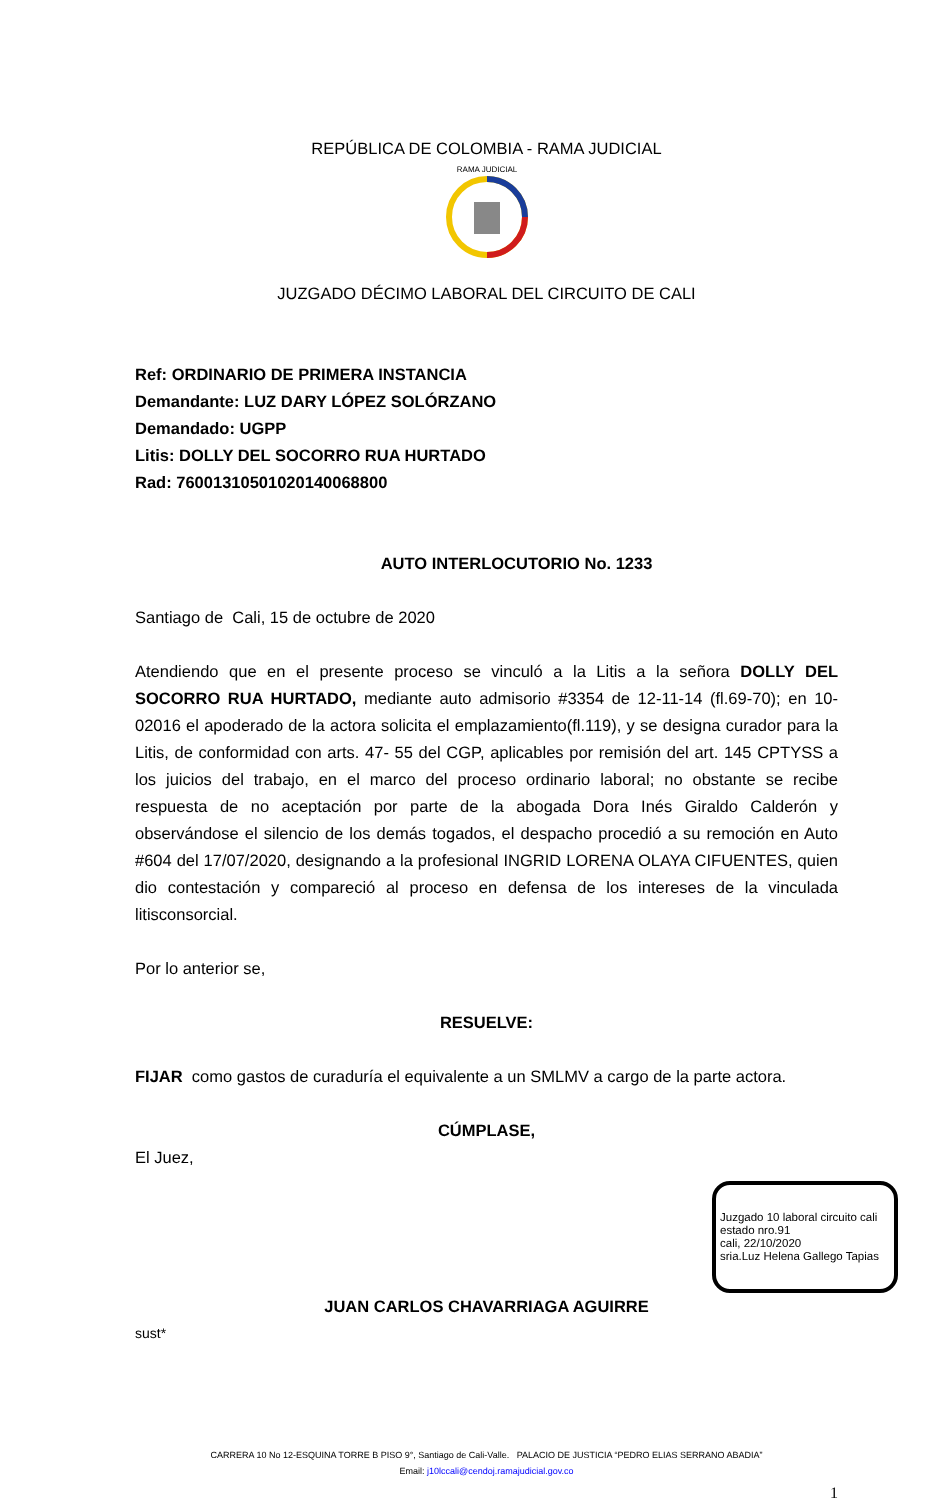REPÚBLICA DE COLOMBIA - RAMA JUDICIAL
RAMA JUDICIAL
JUZGADO DÉCIMO LABORAL DEL CIRCUITO DE CALI
Ref: ORDINARIO DE PRIMERA INSTANCIA
Demandante: LUZ DARY LÓPEZ SOLÓRZANO
Demandado: UGPP
Litis: DOLLY DEL SOCORRO RUA HURTADO
Rad: 76001310501020140068800
AUTO INTERLOCUTORIO No. 1233
Santiago de Cali, 15 de octubre de 2020
Atendiendo que en el presente proceso se vinculó a la Litis a la señora DOLLY DEL SOCORRO RUA HURTADO, mediante auto admisorio #3354 de 12-11-14 (fl.69-70); en 10-02016 el apoderado de la actora solicita el emplazamiento(fl.119), y se designa curador para la Litis, de conformidad con arts. 47- 55 del CGP, aplicables por remisión del art. 145 CPTYSS a los juicios del trabajo, en el marco del proceso ordinario laboral; no obstante se recibe respuesta de no aceptación por parte de la abogada Dora Inés Giraldo Calderón y observándose el silencio de los demás togados, el despacho procedió a su remoción en Auto #604 del 17/07/2020, designando a la profesional INGRID LORENA OLAYA CIFUENTES, quien dio contestación y compareció al proceso en defensa de los intereses de la vinculada litisconsorcial.
Por lo anterior se,
RESUELVE:
FIJAR como gastos de curaduría el equivalente a un SMLMV a cargo de la parte actora.
CÚMPLASE,
El Juez,
Juzgado 10 laboral circuito cali
estado nro.91
cali, 22/10/2020
sria.Luz Helena Gallego Tapias
JUAN CARLOS CHAVARRIAGA AGUIRRE
sust*
CARRERA 10 No 12-ESQUINA TORRE B PISO 9°, Santiago de Cali-Valle. PALACIO DE JUSTICIA “PEDRO ELIAS SERRANO ABADIA”
Email: j10lccali@cendoj.ramajudicial.gov.co
1